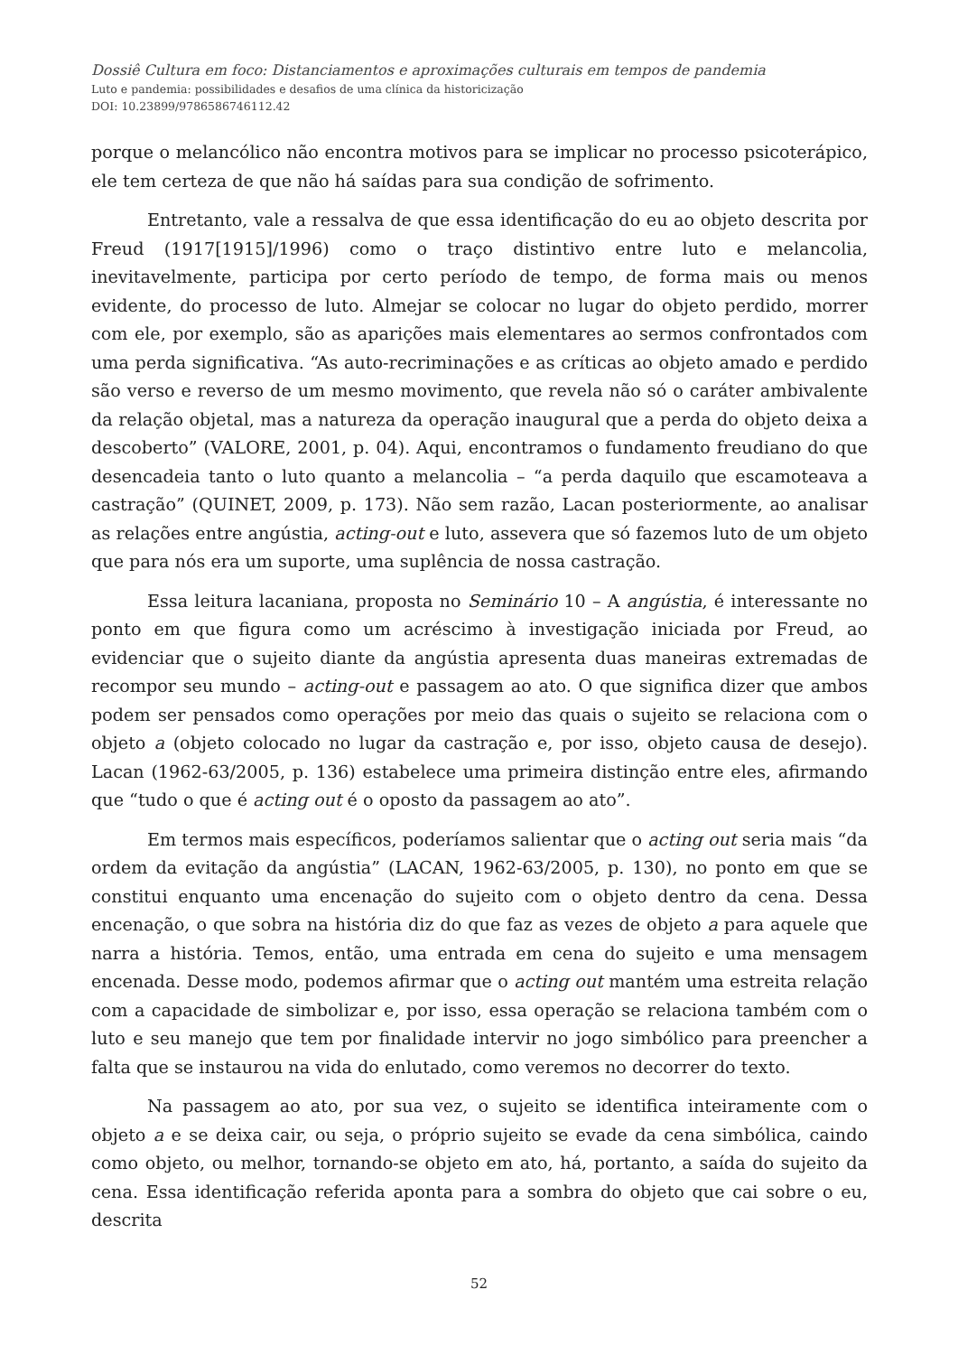Dossiê Cultura em foco: Distanciamentos e aproximações culturais em tempos de pandemia
Luto e pandemia: possibilidades e desafios de uma clínica da historicização
DOI: 10.23899/9786586746112.42
porque o melancólico não encontra motivos para se implicar no processo psicoterápico, ele tem certeza de que não há saídas para sua condição de sofrimento.
Entretanto, vale a ressalva de que essa identificação do eu ao objeto descrita por Freud (1917[1915]/1996) como o traço distintivo entre luto e melancolia, inevitavelmente, participa por certo período de tempo, de forma mais ou menos evidente, do processo de luto. Almejar se colocar no lugar do objeto perdido, morrer com ele, por exemplo, são as aparições mais elementares ao sermos confrontados com uma perda significativa. “As auto-recriminações e as críticas ao objeto amado e perdido são verso e reverso de um mesmo movimento, que revela não só o caráter ambivalente da relação objetal, mas a natureza da operação inaugural que a perda do objeto deixa a descoberto” (VALORE, 2001, p. 04). Aqui, encontramos o fundamento freudiano do que desencadeia tanto o luto quanto a melancolia – “a perda daquilo que escamoteava a castração” (QUINET, 2009, p. 173). Não sem razão, Lacan posteriormente, ao analisar as relações entre angústia, acting-out e luto, assevera que só fazemos luto de um objeto que para nós era um suporte, uma suplência de nossa castração.
Essa leitura lacaniana, proposta no Seminário 10 – A angústia, é interessante no ponto em que figura como um acréscimo à investigação iniciada por Freud, ao evidenciar que o sujeito diante da angústia apresenta duas maneiras extremadas de recompor seu mundo – acting-out e passagem ao ato. O que significa dizer que ambos podem ser pensados como operações por meio das quais o sujeito se relaciona com o objeto a (objeto colocado no lugar da castração e, por isso, objeto causa de desejo). Lacan (1962-63/2005, p. 136) estabelece uma primeira distinção entre eles, afirmando que “tudo o que é acting out é o oposto da passagem ao ato”.
Em termos mais específicos, poderíamos salientar que o acting out seria mais “da ordem da evitação da angústia” (LACAN, 1962-63/2005, p. 130), no ponto em que se constitui enquanto uma encenação do sujeito com o objeto dentro da cena. Dessa encenação, o que sobra na história diz do que faz as vezes de objeto a para aquele que narra a história. Temos, então, uma entrada em cena do sujeito e uma mensagem encenada. Desse modo, podemos afirmar que o acting out mantém uma estreita relação com a capacidade de simbolizar e, por isso, essa operação se relaciona também com o luto e seu manejo que tem por finalidade intervir no jogo simbólico para preencher a falta que se instaurou na vida do enlutado, como veremos no decorrer do texto.
Na passagem ao ato, por sua vez, o sujeito se identifica inteiramente com o objeto a e se deixa cair, ou seja, o próprio sujeito se evade da cena simbólica, caindo como objeto, ou melhor, tornando-se objeto em ato, há, portanto, a saída do sujeito da cena. Essa identificação referida aponta para a sombra do objeto que cai sobre o eu, descrita
52